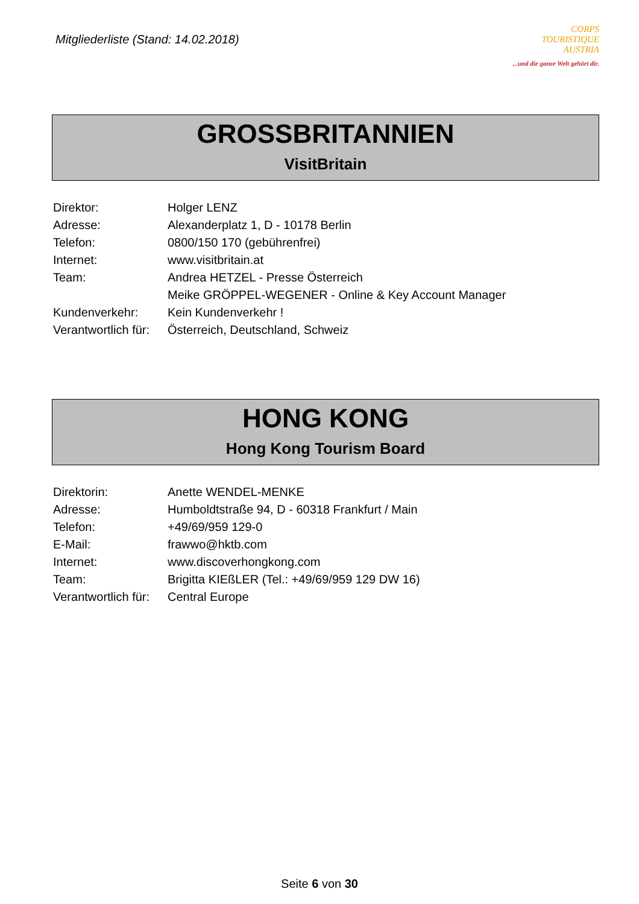Mitgliederliste (Stand: 14.02.2018)
CORPS
TOURISTIQUE
AUSTRIA
...und die ganze Welt gehört dir.
GROSSBRITANNIEN
VisitBritain
| Direktor: | Holger LENZ |
| Adresse: | Alexanderplatz 1, D - 10178 Berlin |
| Telefon: | 0800/150 170 (gebührenfrei) |
| Internet: | www.visitbritain.at |
| Team: | Andrea HETZEL - Presse Österreich |
| | Meike GRÖPPEL-WEGENER - Online & Key Account Manager |
| Kundenverkehr: | Kein Kundenverkehr ! |
| Verantwortlich für: | Österreich, Deutschland, Schweiz |
HONG KONG
Hong Kong Tourism Board
| Direktorin: | Anette WENDEL-MENKE |
| Adresse: | Humboldtstraße 94, D - 60318 Frankfurt / Main |
| Telefon: | +49/69/959 129-0 |
| E-Mail: | frawwo@hktb.com |
| Internet: | www.discoverhongkong.com |
| Team: | Brigitta KIEßLER (Tel.: +49/69/959 129 DW 16) |
| Verantwortlich für: | Central Europe |
Seite 6 von 30